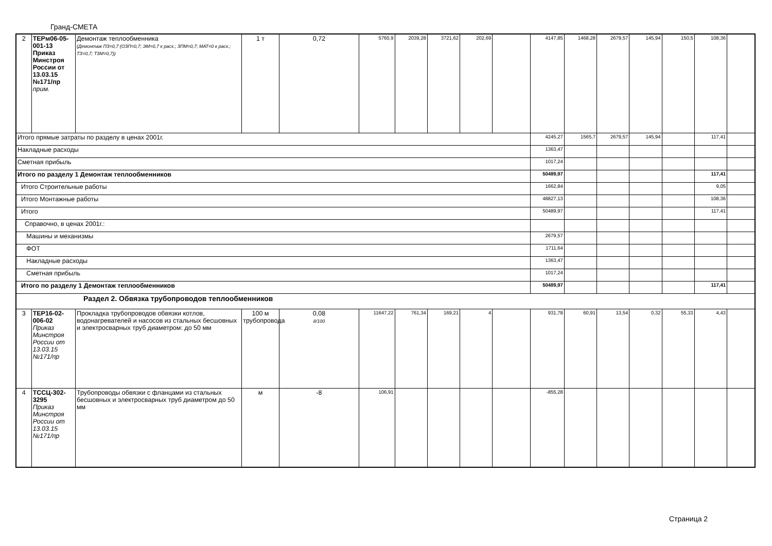Гранд-СМЕТА
| 2 | ТЕРм06-05-001-13 Приказ Минстроя России от 13.03.15 №171/пр прим. | Демонтаж теплообменника (Демонтаж ПЗ=0,7 (ОЗП=0,7; ЭМ=0,7 к расх.; ЗПМ=0,7; МАТ=0 к расх.; ТЗ=0,7; ТЗМ=0,7)) | 1 т | 0,72 | 5760,9 | 2039,28 | 3721,62 | 202,69 | | 4147,85 | 1468,28 | 2679,57 | 145,94 | 150,5 | 108,36 | |
| Итого прямые затраты по разделу в ценах 2001г. | | | | | | | | | | 4245,27 | 1565,7 | 2679,57 | 145,94 | | 117,41 | |
| Накладные расходы | | | | | | | | | | 1363,47 | | | | | | |
| Сметная прибыль | | | | | | | | | | 1017,24 | | | | | | |
| Итого по разделу 1 Демонтаж теплообменников | | | | | | | | | | 50489,97 | | | | | 117,41 | |
| Итого Строительные работы | | | | | | | | | | 1662,84 | | | | | 9,05 | |
| Итого Монтажные работы | | | | | | | | | | 48827,13 | | | | | 108,36 | |
| Итого | | | | | | | | | | 50489,97 | | | | | 117,41 | |
| Справочно, в ценах 2001г.: | | | | | | | | | | | | | | | | |
| Машины и механизмы | | | | | | | | | | 2679,57 | | | | | | |
| ФОТ | | | | | | | | | | 1711,64 | | | | | | |
| Накладные расходы | | | | | | | | | | 1363,47 | | | | | | |
| Сметная прибыль | | | | | | | | | | 1017,24 | | | | | | |
| Итого по разделу 1 Демонтаж теплообменников | | | | | | | | | | 50489,97 | | | | | 117,41 | |
| Раздел 2. Обвязка трубопроводов теплообменников | | | | | | | | | | | | | | | | |
| 3 | ТЕР16-02-006-02 Приказ Минстроя России от 13.03.15 №171/пр | Прокладка трубопроводов обвязки котлов, водонагревателей и насосов из стальных бесшовных и электросварных труб диаметром: до 50 мм | 100 м трубопровода | 0,08 8/100 | 11647,22 | 761,34 | 169,21 | 4 | | 931,78 | 60,91 | 13,54 | 0,32 | 55,33 | 4,43 | |
| 4 | ТССЦ-302-3295 Приказ Минстроя России от 13.03.15 №171/пр | Трубопроводы обвязки с фланцами из стальных бесшовных и электросварных труб диаметром до 50 мм | м | -8 | 106,91 | | | | | -855,28 | | | | | | |
Страница 2